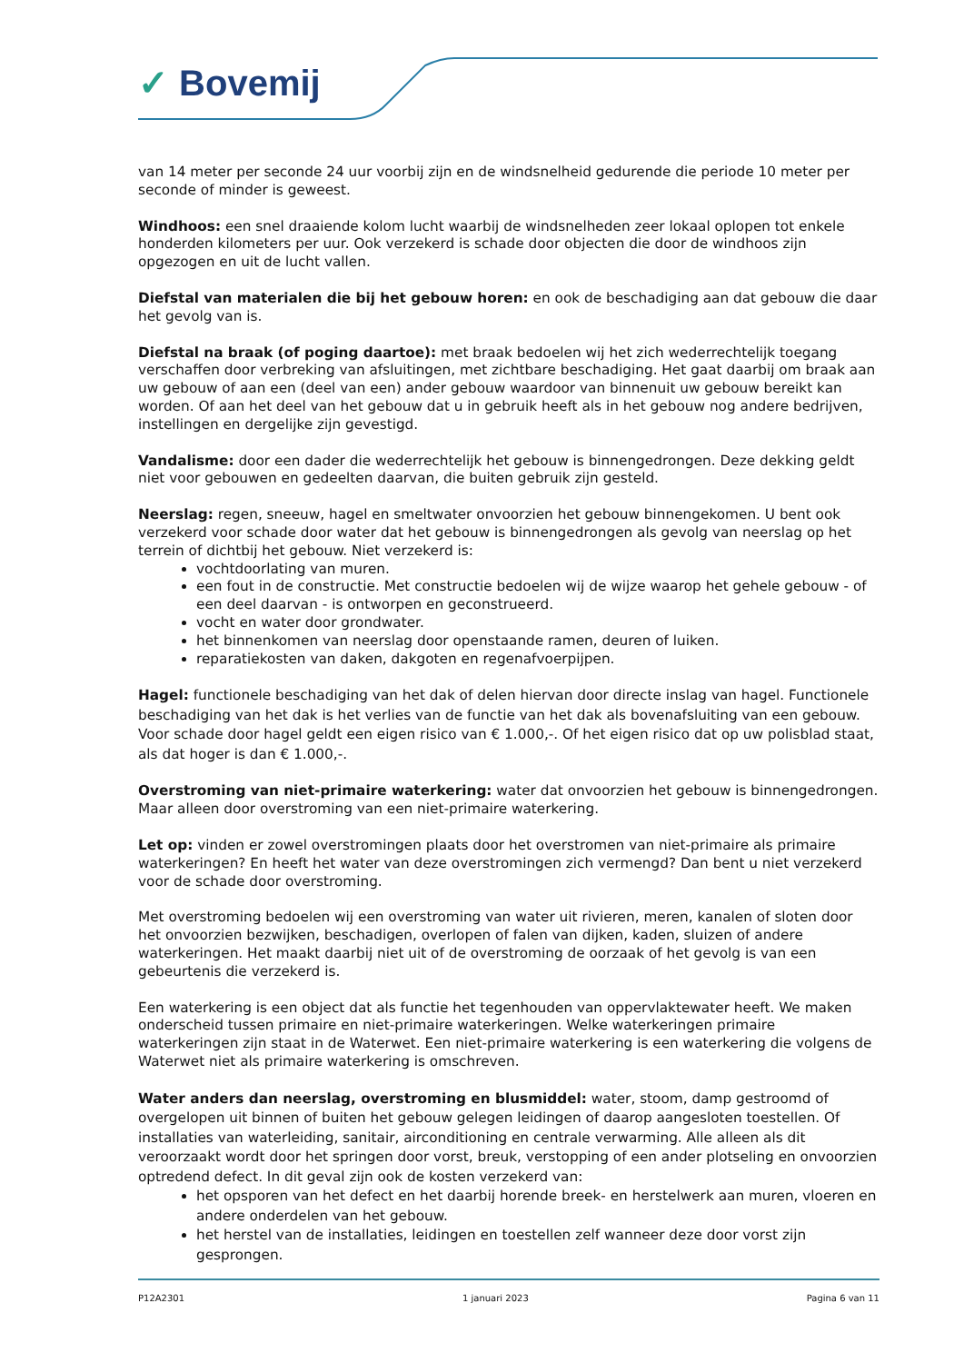✓ Bovemij
van 14 meter per seconde 24 uur voorbij zijn en de windsnelheid gedurende die periode 10 meter per seconde of minder is geweest.
Windhoos: een snel draaiende kolom lucht waarbij de windsnelheden zeer lokaal oplopen tot enkele honderden kilometers per uur. Ook verzekerd is schade door objecten die door de windhoos zijn opgezogen en uit de lucht vallen.
Diefstal van materialen die bij het gebouw horen: en ook de beschadiging aan dat gebouw die daar het gevolg van is.
Diefstal na braak (of poging daartoe): met braak bedoelen wij het zich wederrechtelijk toegang verschaffen door verbreking van afsluitingen, met zichtbare beschadiging. Het gaat daarbij om braak aan uw gebouw of aan een (deel van een) ander gebouw waardoor van binnenuit uw gebouw bereikt kan worden. Of aan het deel van het gebouw dat u in gebruik heeft als in het gebouw nog andere bedrijven, instellingen en dergelijke zijn gevestigd.
Vandalisme: door een dader die wederrechtelijk het gebouw is binnengedrongen. Deze dekking geldt niet voor gebouwen en gedeelten daarvan, die buiten gebruik zijn gesteld.
Neerslag: regen, sneeuw, hagel en smeltwater onvoorzien het gebouw binnengekomen. U bent ook verzekerd voor schade door water dat het gebouw is binnengedrongen als gevolg van neerslag op het terrein of dichtbij het gebouw. Niet verzekerd is:
vochtdoorlating van muren.
een fout in de constructie. Met constructie bedoelen wij de wijze waarop het gehele gebouw - of een deel daarvan - is ontworpen en geconstrueerd.
vocht en water door grondwater.
het binnenkomen van neerslag door openstaande ramen, deuren of luiken.
reparatiekosten van daken, dakgoten en regenafvoerpijpen.
Hagel: functionele beschadiging van het dak of delen hiervan door directe inslag van hagel. Functionele beschadiging van het dak is het verlies van de functie van het dak als bovenafsluiting van een gebouw. Voor schade door hagel geldt een eigen risico van € 1.000,-. Of het eigen risico dat op uw polisblad staat, als dat hoger is dan € 1.000,-.
Overstroming van niet-primaire waterkering: water dat onvoorzien het gebouw is binnengedrongen. Maar alleen door overstroming van een niet-primaire waterkering.
Let op: vinden er zowel overstromingen plaats door het overstromen van niet-primaire als primaire waterkeringen? En heeft het water van deze overstromingen zich vermengd? Dan bent u niet verzekerd voor de schade door overstroming.
Met overstroming bedoelen wij een overstroming van water uit rivieren, meren, kanalen of sloten door het onvoorzien bezwijken, beschadigen, overlopen of falen van dijken, kaden, sluizen of andere waterkeringen. Het maakt daarbij niet uit of de overstroming de oorzaak of het gevolg is van een gebeurtenis die verzekerd is.
Een waterkering is een object dat als functie het tegenhouden van oppervlaktewater heeft. We maken onderscheid tussen primaire en niet-primaire waterkeringen. Welke waterkeringen primaire waterkeringen zijn staat in de Waterwet. Een niet-primaire waterkering is een waterkering die volgens de Waterwet niet als primaire waterkering is omschreven.
Water anders dan neerslag, overstroming en blusmiddel: water, stoom, damp gestroomd of overgelopen uit binnen of buiten het gebouw gelegen leidingen of daarop aangesloten toestellen. Of installaties van waterleiding, sanitair, airconditioning en centrale verwarming. Alle alleen als dit veroorzaakt wordt door het springen door vorst, breuk, verstopping of een ander plotseling en onvoorzien optredend defect. In dit geval zijn ook de kosten verzekerd van:
het opsporen van het defect en het daarbij horende breek- en herstelwerk aan muren, vloeren en andere onderdelen van het gebouw.
het herstel van de installaties, leidingen en toestellen zelf wanneer deze door vorst zijn gesprongen.
P12A2301 1 januari 2023 Pagina 6 van 11